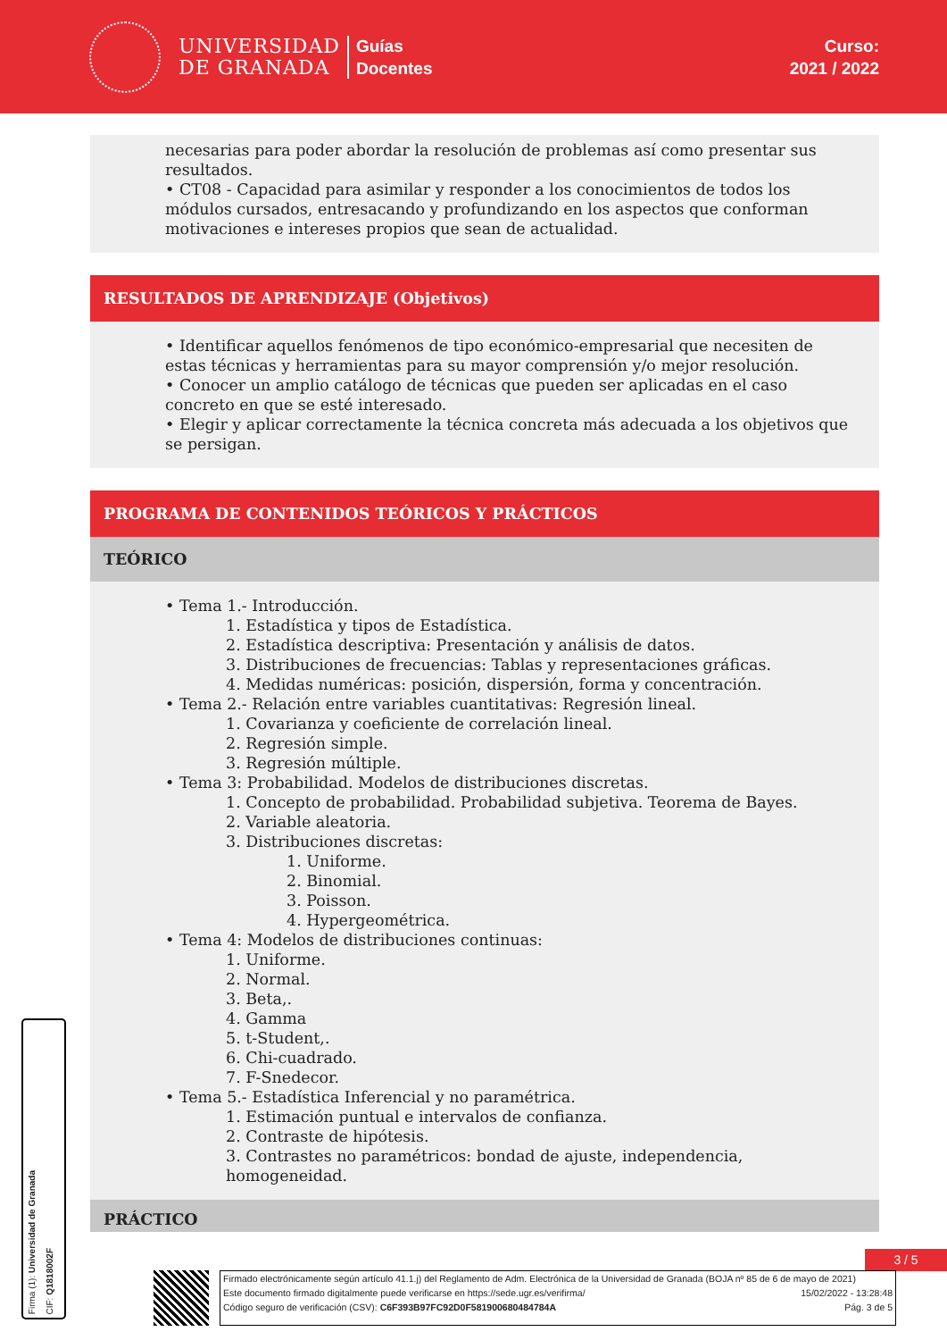UNIVERSIDAD
DE GRANADA
Guías
Docentes
Curso:
2021 / 2022
necesarias para poder abordar la resolución de problemas así como presentar sus resultados.
• CT08 - Capacidad para asimilar y responder a los conocimientos de todos los módulos cursados, entresacando y profundizando en los aspectos que conforman motivaciones e intereses propios que sean de actualidad.
RESULTADOS DE APRENDIZAJE (Objetivos)
• Identificar aquellos fenómenos de tipo económico-empresarial que necesiten de estas técnicas y herramientas para su mayor comprensión y/o mejor resolución.
• Conocer un amplio catálogo de técnicas que pueden ser aplicadas en el caso concreto en que se esté interesado.
• Elegir y aplicar correctamente la técnica concreta más adecuada a los objetivos que se persigan.
PROGRAMA DE CONTENIDOS TEÓRICOS Y PRÁCTICOS
TEÓRICO
• Tema 1.- Introducción.
1. Estadística y tipos de Estadística.
2. Estadística descriptiva: Presentación y análisis de datos.
3. Distribuciones de frecuencias: Tablas y representaciones gráficas.
4. Medidas numéricas: posición, dispersión, forma y concentración.
• Tema 2.- Relación entre variables cuantitativas: Regresión lineal.
1. Covarianza y coeficiente de correlación lineal.
2. Regresión simple.
3. Regresión múltiple.
• Tema 3: Probabilidad. Modelos de distribuciones discretas.
1. Concepto de probabilidad. Probabilidad subjetiva. Teorema de Bayes.
2. Variable aleatoria.
3. Distribuciones discretas:
1. Uniforme.
2. Binomial.
3. Poisson.
4. Hypergeométrica.
• Tema 4: Modelos de distribuciones continuas:
1. Uniforme.
2. Normal.
3. Beta,.
4. Gamma
5. t-Student,.
6. Chi-cuadrado.
7. F-Snedecor.
• Tema 5.- Estadística Inferencial y no paramétrica.
1. Estimación puntual e intervalos de confianza.
2. Contraste de hipótesis.
3. Contrastes no paramétricos: bondad de ajuste, independencia, homogeneidad.
PRÁCTICO
3 / 5
Firma (1): Universidad de Granada
CIF: Q1818002F
Firmado electrónicamente según artículo 41.1.j) del Reglamento de Adm. Electrónica de la Universidad de Granada (BOJA nº 85 de 6 de mayo de 2021)
Este documento firmado digitalmente puede verificarse en https://sede.ugr.es/verifirma/ 15/02/2022 - 13:28:48
Código seguro de verificación (CSV): C6F393B97FC92D0F581900680484784A Pág. 3 de 5